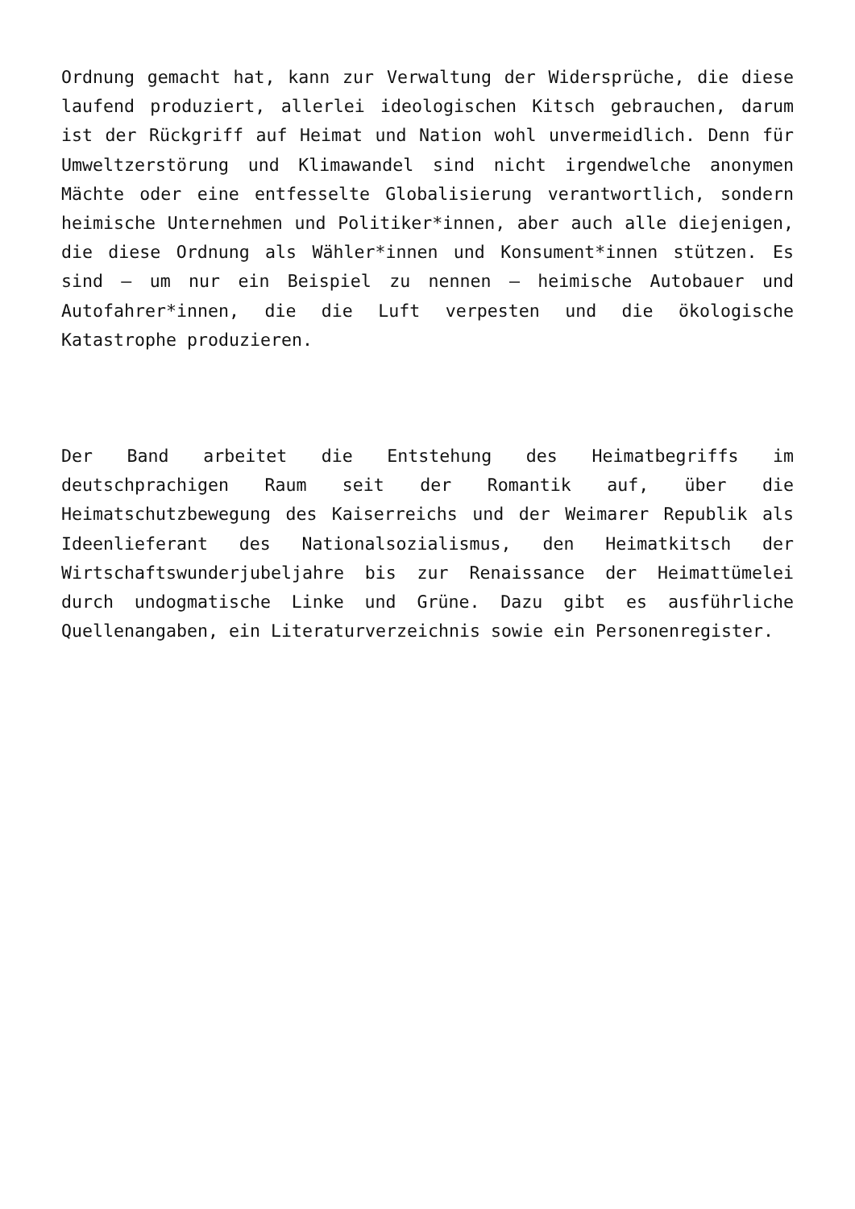Ordnung gemacht hat, kann zur Verwaltung der Widersprüche, die diese laufend produziert, allerlei ideologischen Kitsch gebrauchen, darum ist der Rückgriff auf Heimat und Nation wohl unvermeidlich. Denn für Umweltzerstörung und Klimawandel sind nicht irgendwelche anonymen Mächte oder eine entfesselte Globalisierung verantwortlich, sondern heimische Unternehmen und Politiker*innen, aber auch alle diejenigen, die diese Ordnung als Wähler*innen und Konsument*innen stützen. Es sind – um nur ein Beispiel zu nennen – heimische Autobauer und Autofahrer*innen, die die Luft verpesten und die ökologische Katastrophe produzieren.
Der Band arbeitet die Entstehung des Heimatbegriffs im deutschprachigen Raum seit der Romantik auf, über die Heimatschutzbewegung des Kaiserreichs und der Weimarer Republik als Ideenlieferant des Nationalsozialismus, den Heimatkitsch der Wirtschaftswunderjubeljahre bis zur Renaissance der Heimattümelei durch undogmatische Linke und Grüne. Dazu gibt es ausführliche Quellenangaben, ein Literaturverzeichnis sowie ein Personenregister.